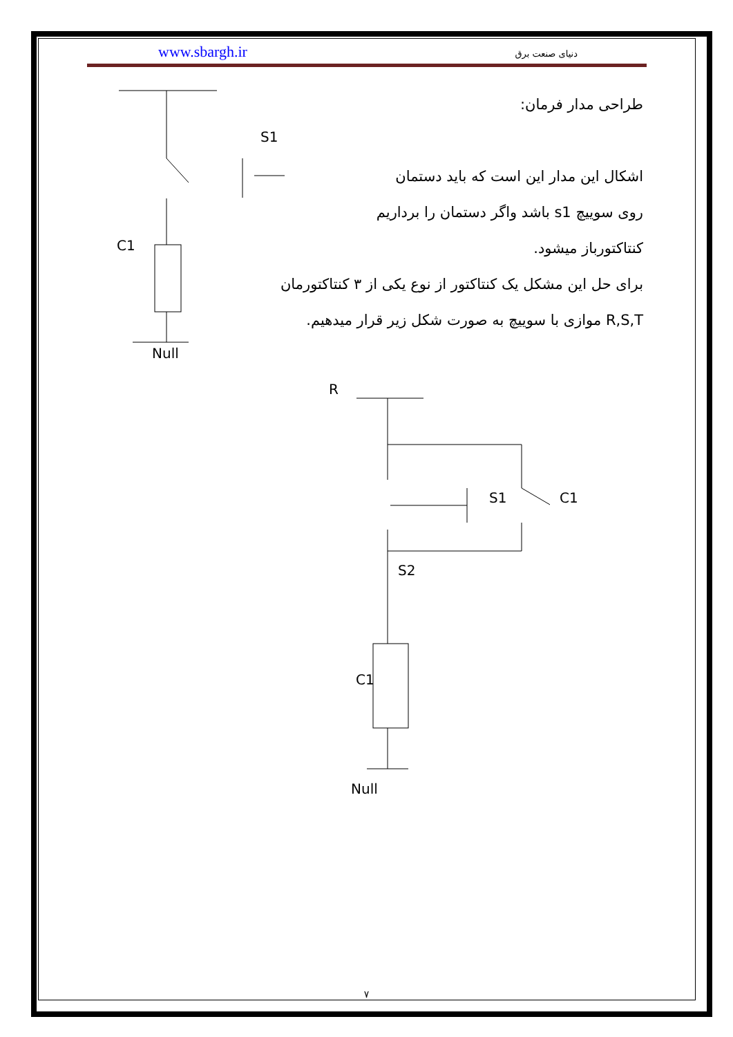www.sbargh.ir دنیای صنعت برق
طراحی مدار فرمان:
اشکال این مدار این است که باید دستمان
روی سوییچ s1 باشد واگر دستمان را برداریم
کنتاکتورباز میشود.
برای حل این مشکل یک کنتاکتور از نوع یکی از ۳ کنتاکتورمان
R,S,T موازی با سوییچ به صورت شکل زیر قرار میدهیم.
S1
C1
Null
R
S1
C1
S2
C1
Null
۷